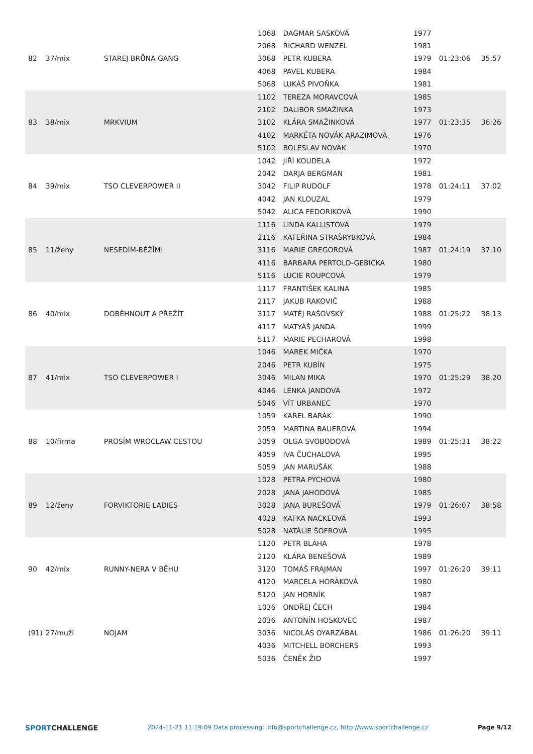| 82 | 37/mix | STAREJ BRŮNA GANG | 1068 | DAGMAR SASKOVÁ | 1977 | 01:23:06 | 35:57 |
| | | | 2068 | RICHARD WENZEL | 1981 | | |
| | | | 3068 | PETR KUBERA | 1979 | | |
| | | | 4068 | PAVEL KUBERA | 1984 | | |
| | | | 5068 | LUKÁŠ PIVOŇKA | 1981 | | |
| 83 | 38/mix | MRKVIUM | 1102 | TEREZA MORAVCOVÁ | 1985 | 01:23:35 | 36:26 |
| | | | 2102 | DALIBOR SMAŽINKA | 1973 | | |
| | | | 3102 | KLÁRA SMAŽINKOVÁ | 1977 | | |
| | | | 4102 | MARKÉTA NOVÁK ARAZIMOVÁ | 1976 | | |
| | | | 5102 | BOLESLAV NOVÁK | 1970 | | |
| 84 | 39/mix | TSO CLEVERPOWER II | 1042 | JIŘÍ KOUDELA | 1972 | 01:24:11 | 37:02 |
| | | | 2042 | DARJA BERGMAN | 1981 | | |
| | | | 3042 | FILIP RUDOLF | 1978 | | |
| | | | 4042 | JAN KLOUZAL | 1979 | | |
| | | | 5042 | ALICA FEDORIKOVÁ | 1990 | | |
| 85 | 11/ženy | NESEDÍM-BĚŽÍM! | 1116 | LINDA KALLISTOVÁ | 1979 | 01:24:19 | 37:10 |
| | | | 2116 | KATEŘINA STRAŠRYBKOVÁ | 1984 | | |
| | | | 3116 | MARIE GREGOROVÁ | 1987 | | |
| | | | 4116 | BARBARA PERTOLD-GEBICKA | 1980 | | |
| | | | 5116 | LUCIE ROUPCOVÁ | 1979 | | |
| 86 | 40/mix | DOBĚHNOUT A PŘEŽÍT | 1117 | FRANTIŠEK KALINA | 1985 | 01:25:22 | 38:13 |
| | | | 2117 | JAKUB RAKOVIČ | 1988 | | |
| | | | 3117 | MATĚJ RAŠOVSKÝ | 1988 | | |
| | | | 4117 | MATYÁŠ JANDA | 1999 | | |
| | | | 5117 | MARIE PECHAROVÁ | 1998 | | |
| 87 | 41/mix | TSO CLEVERPOWER I | 1046 | MAREK MIČKA | 1970 | 01:25:29 | 38:20 |
| | | | 2046 | PETR KUBÍN | 1975 | | |
| | | | 3046 | MILAN MIKA | 1970 | | |
| | | | 4046 | LENKA JANDOVÁ | 1972 | | |
| | | | 5046 | VÍT URBANEC | 1970 | | |
| 88 | 10/firma | PROSÍM WROCLAW CESTOU | 1059 | KAREL BARÁK | 1990 | 01:25:31 | 38:22 |
| | | | 2059 | MARTINA BAUEROVÁ | 1994 | | |
| | | | 3059 | OLGA SVOBODOVÁ | 1989 | | |
| | | | 4059 | IVA ČUCHALOVÁ | 1995 | | |
| | | | 5059 | JAN MARUŠÁK | 1988 | | |
| 89 | 12/ženy | FORVIKTORIE LADIES | 1028 | PETRA PÝCHOVÁ | 1980 | 01:26:07 | 38:58 |
| | | | 2028 | JANA JAHODOVÁ | 1985 | | |
| | | | 3028 | JANA BUREŠOVÁ | 1979 | | |
| | | | 4028 | KATKA NACKEOVÁ | 1993 | | |
| | | | 5028 | NATÁLIE ŠOFROVÁ | 1995 | | |
| 90 | 42/mix | RUNNY-NERA V BĚHU | 1120 | PETR BLÁHA | 1978 | 01:26:20 | 39:11 |
| | | | 2120 | KLÁRA BENEŠOVÁ | 1989 | | |
| | | | 3120 | TOMÁŠ FRAJMAN | 1997 | | |
| | | | 4120 | MARCELA HORÁKOVÁ | 1980 | | |
| | | | 5120 | JAN HORNÍK | 1987 | | |
| (91) | 27/muži | NOJAM | 1036 | ONDŘEJ ČECH | 1984 | 01:26:20 | 39:11 |
| | | | 2036 | ANTONÍN HOSKOVEC | 1987 | | |
| | | | 3036 | NICOLÁS OYARZÁBAL | 1986 | | |
| | | | 4036 | MITCHELL BORCHERS | 1993 | | |
| | | | 5036 | ČENĚK ŽID | 1997 | | |
SPORTCHALLENGE
2024-11-21 11:19:09 Data processing: info@sportchallenge.cz, http://www.sportchallenge.cz
Page 9/12